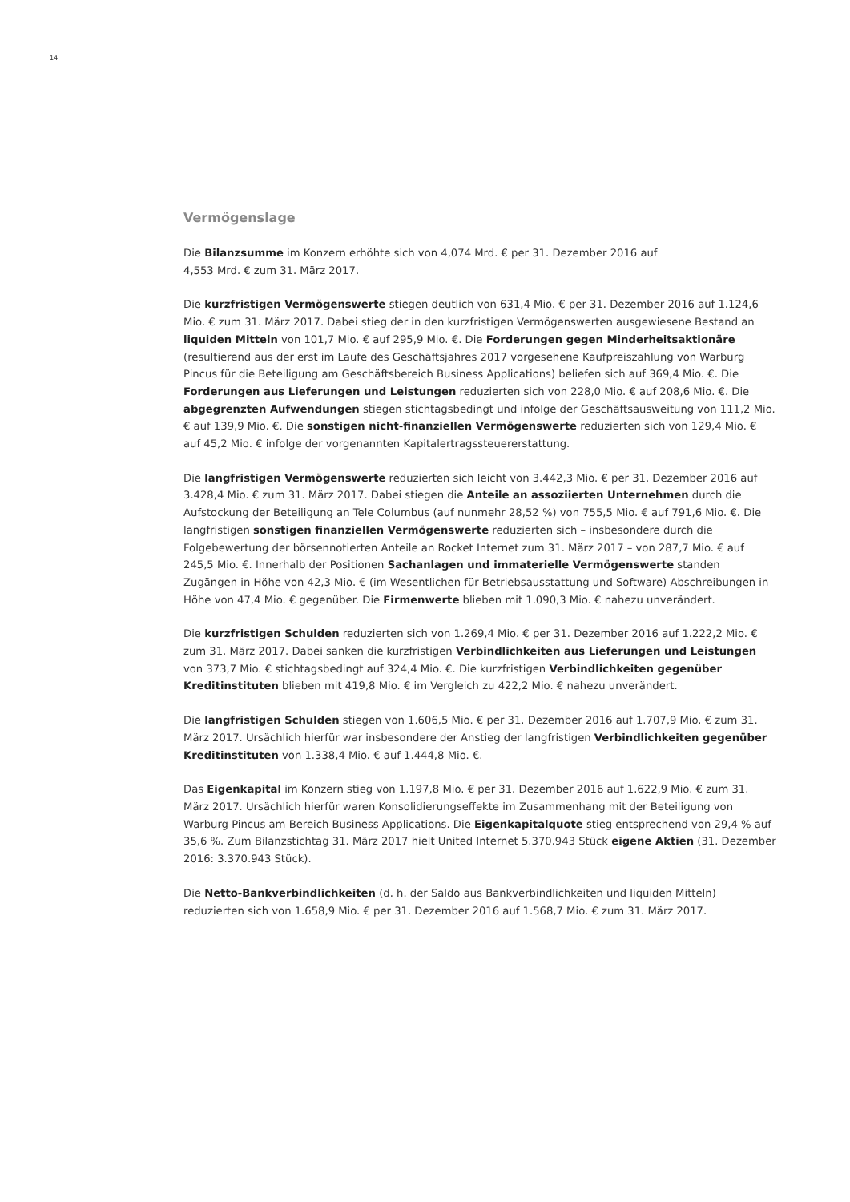14
Vermögenslage
Die Bilanzsumme im Konzern erhöhte sich von 4,074 Mrd. € per 31. Dezember 2016 auf
4,553 Mrd. € zum 31. März 2017.
Die kurzfristigen Vermögenswerte stiegen deutlich von 631,4 Mio. € per 31. Dezember 2016 auf 1.124,6 Mio. € zum 31. März 2017. Dabei stieg der in den kurzfristigen Vermögenswerten ausgewiesene Bestand an liquiden Mitteln von 101,7 Mio. € auf 295,9 Mio. €. Die Forderungen gegen Minderheitsaktionäre (resultierend aus der erst im Laufe des Geschäftsjahres 2017 vorgesehene Kaufpreiszahlung von Warburg Pincus für die Beteiligung am Geschäftsbereich Business Applications) beliefen sich auf 369,4 Mio. €. Die Forderungen aus Lieferungen und Leistungen reduzierten sich von 228,0 Mio. € auf 208,6 Mio. €. Die abgegrenzten Aufwendungen stiegen stichtagsbedingt und infolge der Geschäftsausweitung von 111,2 Mio. € auf 139,9 Mio. €. Die sonstigen nicht-finanziellen Vermögenswerte reduzierten sich von 129,4 Mio. € auf 45,2 Mio. € infolge der vorgenannten Kapitalertragssteuererstattung.
Die langfristigen Vermögenswerte reduzierten sich leicht von 3.442,3 Mio. € per 31. Dezember 2016 auf 3.428,4 Mio. € zum 31. März 2017. Dabei stiegen die Anteile an assoziierten Unternehmen durch die Aufstockung der Beteiligung an Tele Columbus (auf nunmehr 28,52 %) von 755,5 Mio. € auf 791,6 Mio. €. Die langfristigen sonstigen finanziellen Vermögenswerte reduzierten sich – insbesondere durch die Folgebewertung der börsennotierten Anteile an Rocket Internet zum 31. März 2017 – von 287,7 Mio. € auf 245,5 Mio. €. Innerhalb der Positionen Sachanlagen und immaterielle Vermögenswerte standen Zugängen in Höhe von 42,3 Mio. € (im Wesentlichen für Betriebsausstattung und Software) Abschreibungen in Höhe von 47,4 Mio. € gegenüber. Die Firmenwerte blieben mit 1.090,3 Mio. € nahezu unverändert.
Die kurzfristigen Schulden reduzierten sich von 1.269,4 Mio. € per 31. Dezember 2016 auf 1.222,2 Mio. € zum 31. März 2017. Dabei sanken die kurzfristigen Verbindlichkeiten aus Lieferungen und Leistungen von 373,7 Mio. € stichtagsbedingt auf 324,4 Mio. €. Die kurzfristigen Verbindlichkeiten gegenüber Kreditinstituten blieben mit 419,8 Mio. € im Vergleich zu 422,2 Mio. € nahezu unverändert.
Die langfristigen Schulden stiegen von 1.606,5 Mio. € per 31. Dezember 2016 auf 1.707,9 Mio. € zum 31. März 2017. Ursächlich hierfür war insbesondere der Anstieg der langfristigen Verbindlichkeiten gegenüber Kreditinstituten von 1.338,4 Mio. € auf 1.444,8 Mio. €.
Das Eigenkapital im Konzern stieg von 1.197,8 Mio. € per 31. Dezember 2016 auf 1.622,9 Mio. € zum 31. März 2017. Ursächlich hierfür waren Konsolidierungseffekte im Zusammenhang mit der Beteiligung von Warburg Pincus am Bereich Business Applications. Die Eigenkapitalquote stieg entsprechend von 29,4 % auf 35,6 %. Zum Bilanzstichtag 31. März 2017 hielt United Internet 5.370.943 Stück eigene Aktien (31. Dezember 2016: 3.370.943 Stück).
Die Netto-Bankverbindlichkeiten (d. h. der Saldo aus Bankverbindlichkeiten und liquiden Mitteln) reduzierten sich von 1.658,9 Mio. € per 31. Dezember 2016 auf 1.568,7 Mio. € zum 31. März 2017.